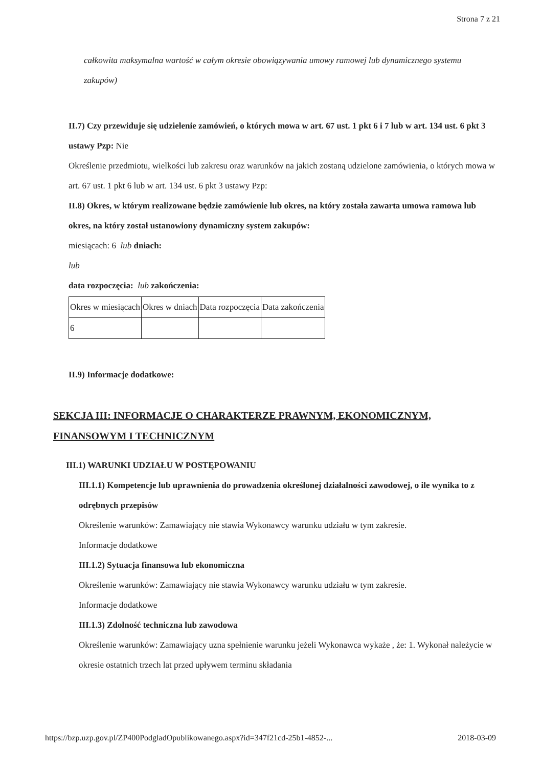Strona 7 z 21
całkowita maksymalna wartość w całym okresie obowiązywania umowy ramowej lub dynamicznego systemu zakupów)
II.7) Czy przewiduje się udzielenie zamówień, o których mowa w art. 67 ust. 1 pkt 6 i 7 lub w art. 134 ust. 6 pkt 3 ustawy Pzp: Nie
Określenie przedmiotu, wielkości lub zakresu oraz warunków na jakich zostaną udzielone zamówienia, o których mowa w art. 67 ust. 1 pkt 6 lub w art. 134 ust. 6 pkt 3 ustawy Pzp:
II.8) Okres, w którym realizowane będzie zamówienie lub okres, na który została zawarta umowa ramowa lub okres, na który został ustanowiony dynamiczny system zakupów:
miesiącach: 6 lub dniach:
lub
data rozpoczęcia: lub zakończenia:
| Okres w miesiącach | Okres w dniach | Data rozpoczęcia | Data zakończenia |
| 6 | | | |
II.9) Informacje dodatkowe:
SEKCJA III: INFORMACJE O CHARAKTERZE PRAWNYM, EKONOMICZNYM, FINANSOWYM I TECHNICZNYM
III.1) WARUNKI UDZIAŁU W POSTĘPOWANIU
III.1.1) Kompetencje lub uprawnienia do prowadzenia określonej działalności zawodowej, o ile wynika to z odrębnych przepisów
Określenie warunków: Zamawiający nie stawia Wykonawcy warunku udziału w tym zakresie.
Informacje dodatkowe
III.1.2) Sytuacja finansowa lub ekonomiczna
Określenie warunków: Zamawiający nie stawia Wykonawcy warunku udziału w tym zakresie.
Informacje dodatkowe
III.1.3) Zdolność techniczna lub zawodowa
Określenie warunków: Zamawiający uzna spełnienie warunku jeżeli Wykonawca wykaże , że: 1. Wykonał należycie w okresie ostatnich trzech lat przed upływem terminu składania
https://bzp.uzp.gov.pl/ZP400PodgladOpublikowanego.aspx?id=347f21cd-25b1-4852-... 2018-03-09